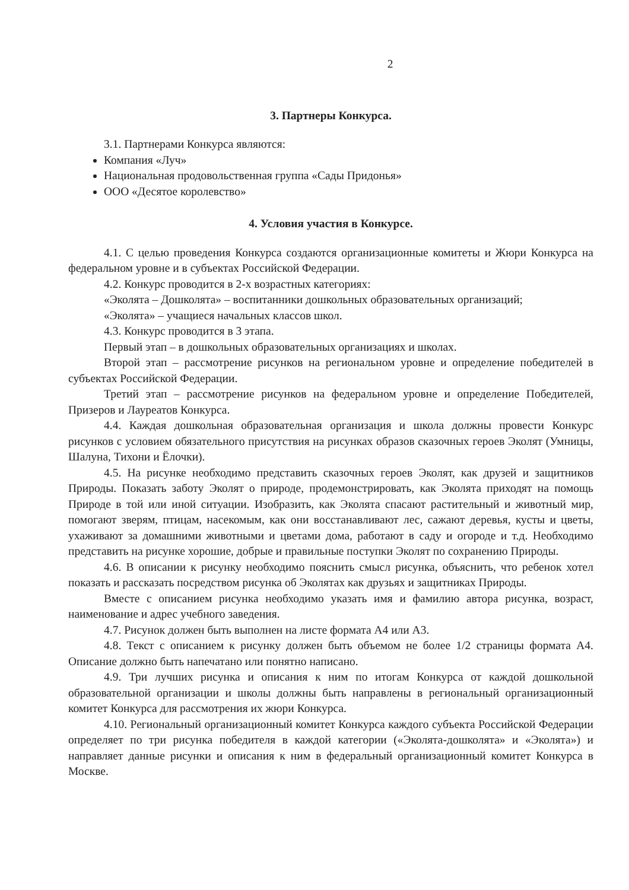2
3. Партнеры Конкурса.
3.1. Партнерами Конкурса являются:
Компания «Луч»
Национальная продовольственная группа «Сады Придонья»
ООО «Десятое королевство»
4. Условия участия в Конкурсе.
4.1. С целью проведения Конкурса создаются организационные комитеты и Жюри Конкурса на федеральном уровне и в субъектах Российской Федерации.
4.2. Конкурс проводится в 2-х возрастных категориях:
«Эколята – Дошколята» – воспитанники дошкольных образовательных организаций;
«Эколята» – учащиеся начальных классов школ.
4.3. Конкурс проводится в 3 этапа.
Первый этап – в дошкольных образовательных организациях и школах.
Второй этап – рассмотрение рисунков на региональном уровне и определение победителей в субъектах Российской Федерации.
Третий этап – рассмотрение рисунков на федеральном уровне и определение Победителей, Призеров и Лауреатов Конкурса.
4.4. Каждая дошкольная образовательная организация и школа должны провести Конкурс рисунков с условием обязательного присутствия на рисунках образов сказочных героев Эколят (Умницы, Шалуна, Тихони и Ёлочки).
4.5. На рисунке необходимо представить сказочных героев Эколят, как друзей и защитников Природы. Показать заботу Эколят о природе, продемонстрировать, как Эколята приходят на помощь Природе в той или иной ситуации. Изобразить, как Эколята спасают растительный и животный мир, помогают зверям, птицам, насекомым, как они восстанавливают лес, сажают деревья, кусты и цветы, ухаживают за домашними животными и цветами дома, работают в саду и огороде и т.д. Необходимо представить на рисунке хорошие, добрые и правильные поступки Эколят по сохранению Природы.
4.6. В описании к рисунку необходимо пояснить смысл рисунка, объяснить, что ребенок хотел показать и рассказать посредством рисунка об Эколятах как друзьях и защитниках Природы.
Вместе с описанием рисунка необходимо указать имя и фамилию автора рисунка, возраст, наименование и адрес учебного заведения.
4.7. Рисунок должен быть выполнен на листе формата А4 или А3.
4.8. Текст с описанием к рисунку должен быть объемом не более 1/2 страницы формата А4. Описание должно быть напечатано или понятно написано.
4.9. Три лучших рисунка и описания к ним по итогам Конкурса от каждой дошкольной образовательной организации и школы должны быть направлены в региональный организационный комитет Конкурса для рассмотрения их жюри Конкурса.
4.10. Региональный организационный комитет Конкурса каждого субъекта Российской Федерации определяет по три рисунка победителя в каждой категории («Эколята-дошколята» и «Эколята») и направляет данные рисунки и описания к ним в федеральный организационный комитет Конкурса в Москве.